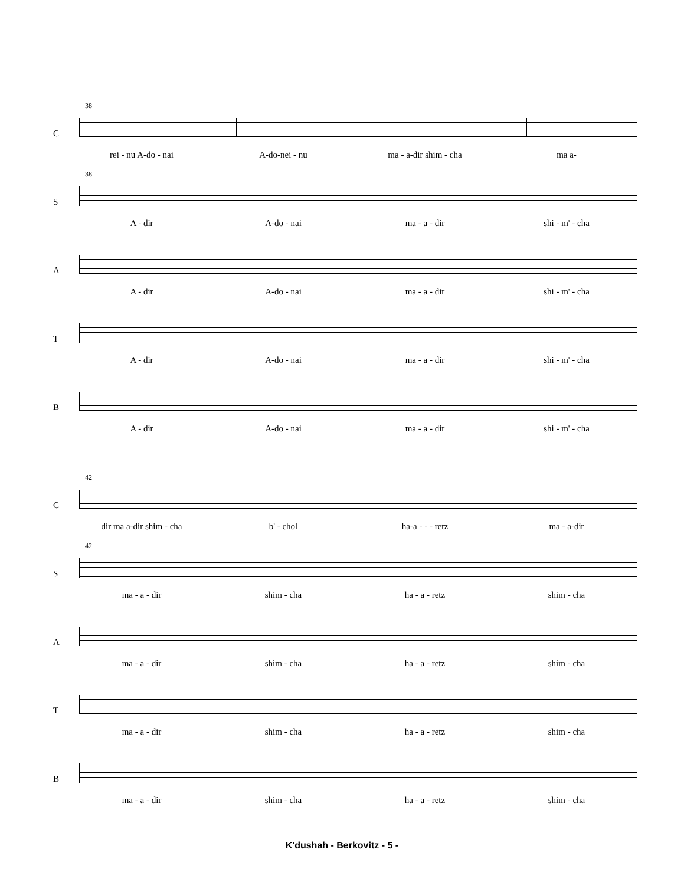38
C
rei - nu A-do - nai A-do-nei - nu ma - a-dir shim - cha ma a-
38
S
A - dir A-do - nai ma - a - dir shi - m' - cha
A
A - dir A-do - nai ma - a - dir shi - m' - cha
T
A - dir A-do - nai ma - a - dir shi - m' - cha
B
A - dir A-do - nai ma - a - dir shi - m' - cha
42
C
dir ma a-dir shim - cha b' - chol ha-a - - - retz ma - a-dir
42
S
ma - a - dir shim - cha ha - a - retz shim - cha
A
ma - a - dir shim - cha ha - a - retz shim - cha
T
ma - a - dir shim - cha ha - a - retz shim - cha
B
ma - a - dir shim - cha ha - a - retz shim - cha
K'dushah - Berkovitz - 5 -